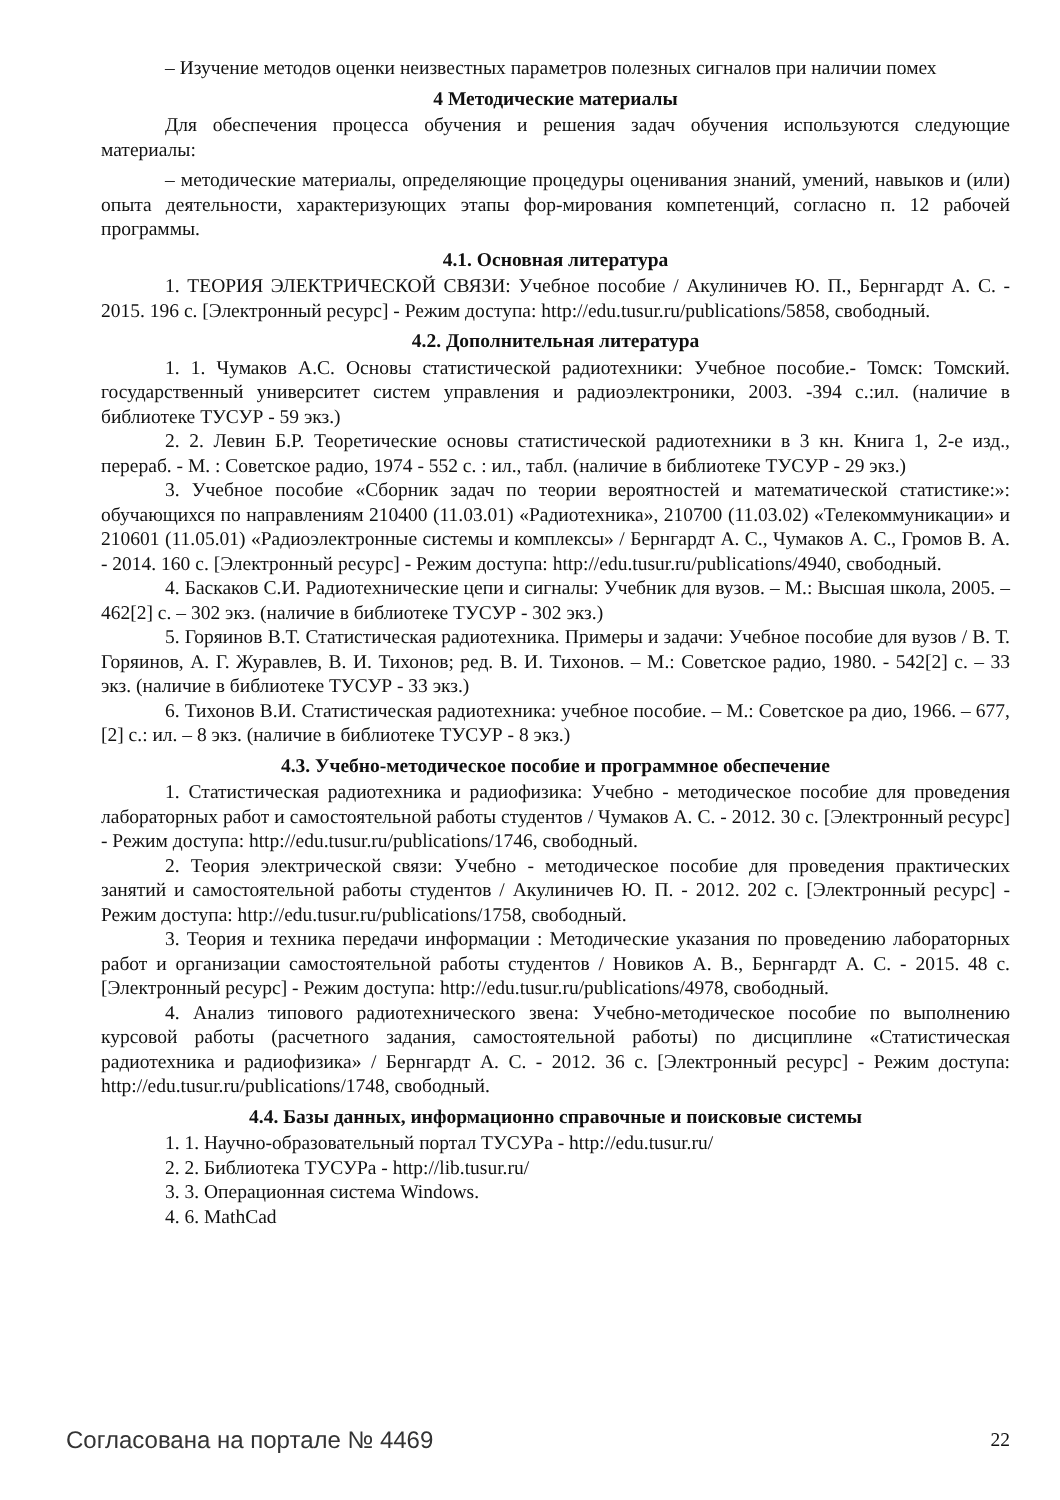– Изучение методов оценки неизвестных параметров полезных сигналов при наличии помех
4 Методические материалы
Для обеспечения процесса обучения и решения задач обучения используются следующие материалы:
– методические материалы, определяющие процедуры оценивания знаний, умений, навыков и (или) опыта деятельности, характеризующих этапы фор-мирования компетенций, согласно п. 12 рабочей программы.
4.1. Основная литература
1. ТЕОРИЯ ЭЛЕКТРИЧЕСКОЙ СВЯЗИ: Учебное пособие / Акулиничев Ю. П., Бернгардт А. С. - 2015. 196 с. [Электронный ресурс] - Режим доступа: http://edu.tusur.ru/publications/5858, свободный.
4.2. Дополнительная литература
1. 1. Чумаков А.С. Основы статистической радиотехники: Учебное пособие.- Томск: Томский. государственный университет систем управления и радиоэлектроники, 2003. -394 с.:ил. (наличие в библиотеке ТУСУР - 59 экз.)
2. 2. Левин Б.Р. Теоретические основы статистической радиотехники в 3 кн. Книга 1, 2-е изд., перераб. - М. : Советское радио, 1974 - 552 с. : ил., табл. (наличие в библиотеке ТУСУР - 29 экз.)
3. Учебное пособие «Сборник задач по теории вероятностей и математической статистике:»: обучающихся по направлениям 210400 (11.03.01) «Радиотехника», 210700 (11.03.02) «Телекоммуникации» и 210601 (11.05.01) «Радиоэлектронные системы и комплексы» / Бернгардт А. С., Чумаков А. С., Громов В. А. - 2014. 160 с. [Электронный ресурс] - Режим доступа: http://edu.tusur.ru/publications/4940, свободный.
4. Баскаков С.И. Радиотехнические цепи и сигналы: Учебник для вузов. – М.: Высшая школа, 2005. – 462[2] с. – 302 экз. (наличие в библиотеке ТУСУР - 302 экз.)
5. Горяинов В.Т. Статистическая радиотехника. Примеры и задачи: Учебное пособие для вузов / В. Т. Горяинов, А. Г. Журавлев, В. И. Тихонов; ред. В. И. Тихонов. – М.: Советское радио, 1980. - 542[2] с. – 33 экз. (наличие в библиотеке ТУСУР - 33 экз.)
6. Тихонов В.И. Статистическая радиотехника: учебное пособие. – М.: Советское ра дио, 1966. – 677, [2] с.: ил. – 8 экз. (наличие в библиотеке ТУСУР - 8 экз.)
4.3. Учебно-методическое пособие и программное обеспечение
1. Статистическая радиотехника и радиофизика: Учебно - методическое пособие для проведения лабораторных работ и самостоятельной работы студентов / Чумаков А. С. - 2012. 30 с. [Электронный ресурс] - Режим доступа: http://edu.tusur.ru/publications/1746, свободный.
2. Теория электрической связи: Учебно - методическое пособие для проведения практических занятий и самостоятельной работы студентов / Акулиничев Ю. П. - 2012. 202 с. [Электронный ресурс] - Режим доступа: http://edu.tusur.ru/publications/1758, свободный.
3. Теория и техника передачи информации : Методические указания по проведению лабораторных работ и организации самостоятельной работы студентов / Новиков А. В., Бернгардт А. С. - 2015. 48 с. [Электронный ресурс] - Режим доступа: http://edu.tusur.ru/publications/4978, свободный.
4. Анализ типового радиотехнического звена: Учебно-методическое пособие по выполнению курсовой работы (расчетного задания, самостоятельной работы) по дисциплине «Статистическая радиотехника и радиофизика» / Бернгардт А. С. - 2012. 36 с. [Электронный ресурс] - Режим доступа: http://edu.tusur.ru/publications/1748, свободный.
4.4. Базы данных, информационно справочные и поисковые системы
1. 1. Научно-образовательный портал ТУСУРа - http://edu.tusur.ru/
2. 2. Библиотека ТУСУРа - http://lib.tusur.ru/
3. 3. Операционная система Windows.
4. 6. MathCad
Согласована на портале № 4469 22